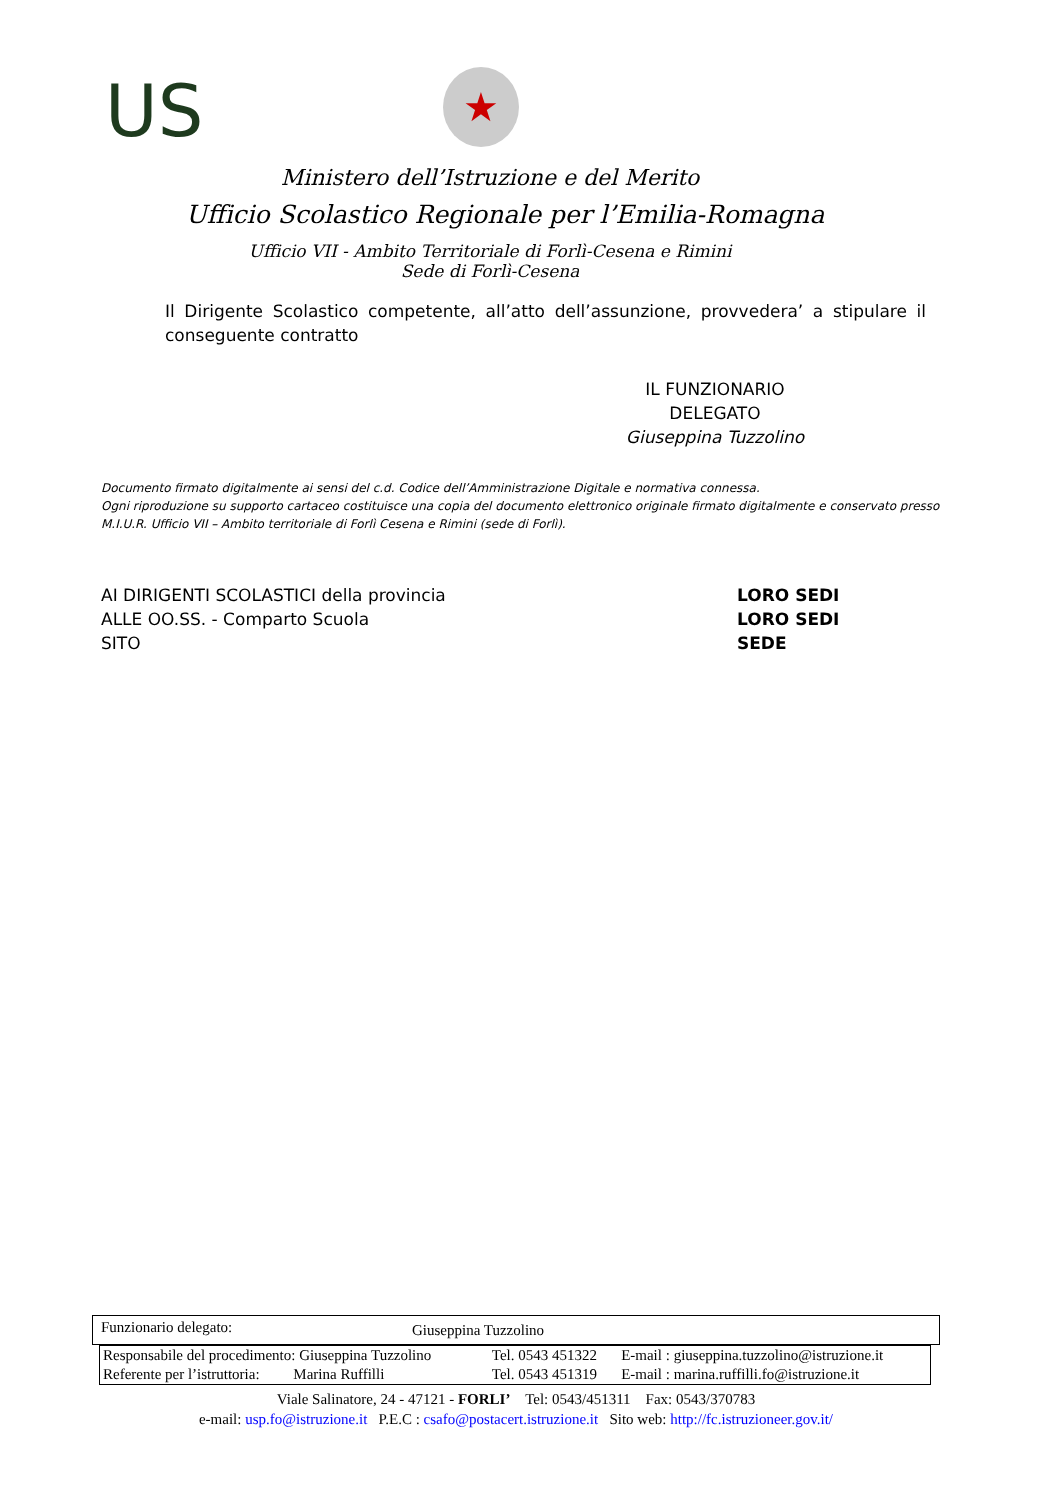US
★
Ministero dell’Istruzione e del Merito
Ufficio Scolastico Regionale per l’Emilia-Romagna
Ufficio VII - Ambito Territoriale di Forlì-Cesena e Rimini
Sede di Forlì-Cesena
Il Dirigente Scolastico competente, all’atto dell’assunzione, provvedera’ a stipulare il conseguente contratto
IL FUNZIONARIO DELEGATO
Giuseppina Tuzzolino
Documento firmato digitalmente ai sensi del c.d. Codice dell’Amministrazione Digitale e normativa connessa.
Ogni riproduzione su supporto cartaceo costituisce una copia del documento elettronico originale firmato digitalmente e conservato presso
M.I.U.R. Ufficio VII – Ambito territoriale di Forlì Cesena e Rimini (sede di Forlì).
AI DIRIGENTI SCOLASTICI della provincia LORO SEDI
ALLE OO.SS. - Comparto Scuola LORO SEDI
SITO SEDE
| Funzionario delegato: | Giuseppina Tuzzolino |
| Responsabile del procedimento: Giuseppina Tuzzolino | Tel. 0543 451322 | E-mail : giuseppina.tuzzolino@istruzione.it |
| Referente per l’istruttoria: Marina Ruffilli | Tel. 0543 451319 | E-mail : marina.ruffilli.fo@istruzione.it |
Viale Salinatore, 24 - 47121 - FORLI’ Tel: 0543/451311 Fax: 0543/370783
e-mail: usp.fo@istruzione.it P.E.C : csafo@postacert.istruzione.it Sito web: http://fc.istruzioneer.gov.it/